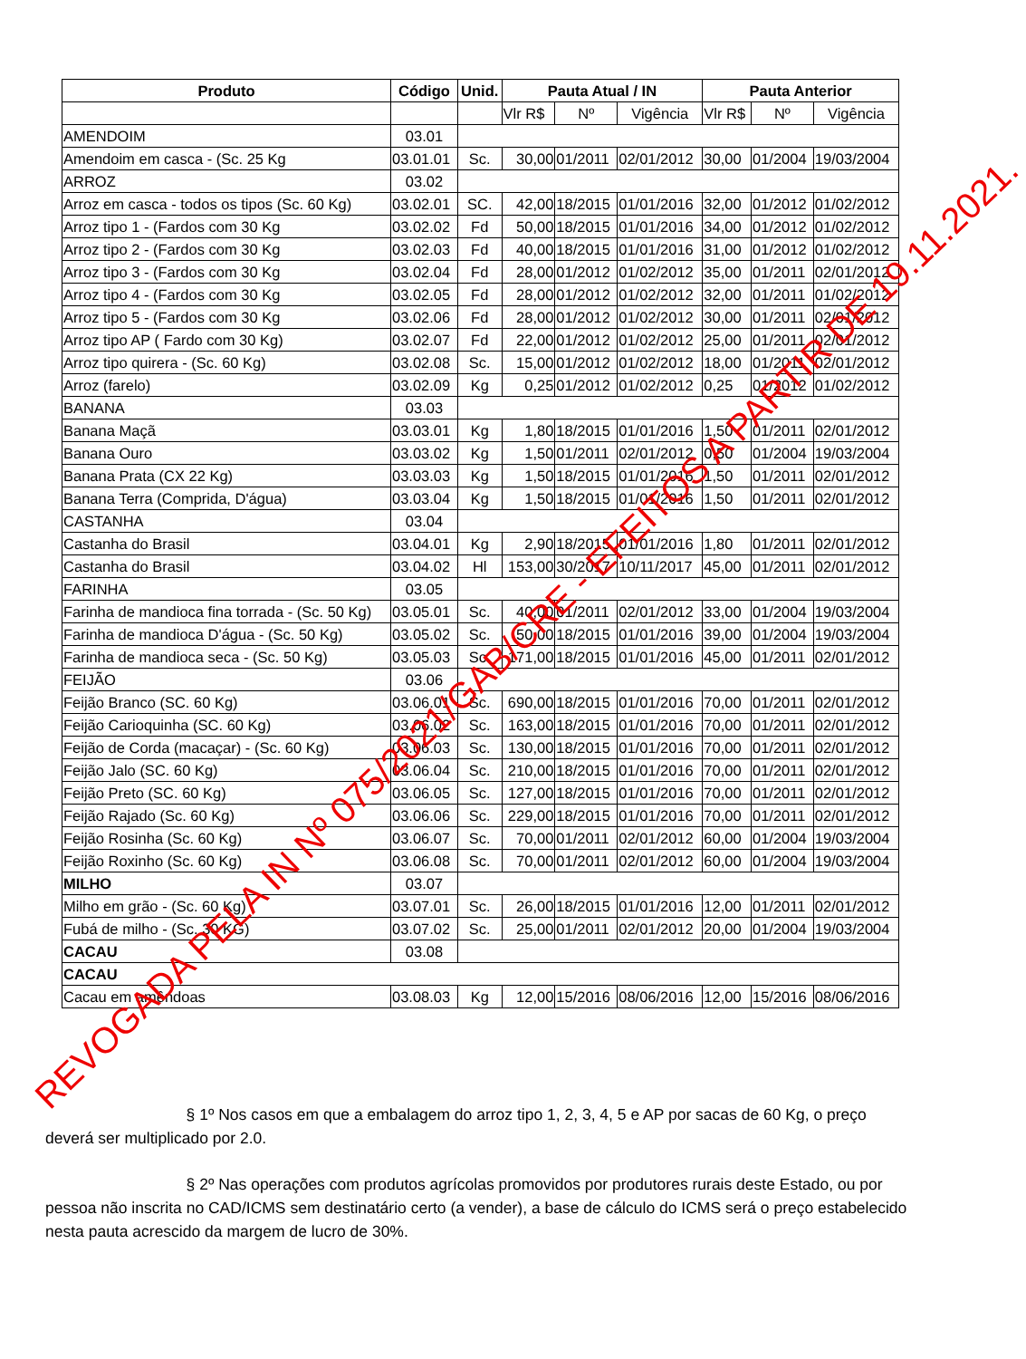| Produto | Código | Unid. | Pauta Atual / IN | | | Pauta Anterior | | |
| --- | --- | --- | --- | --- | --- | --- | --- | --- |
| | | | Vlr R$ | Nº | Vigência | Vlr R$ | Nº | Vigência |
| AMENDOIM | 03.01 | | | | | | | |
| Amendoim em casca - (Sc. 25 Kg | 03.01.01 | Sc. | 30,00 | 01/2011 | 02/01/2012 | 30,00 | 01/2004 | 19/03/2004 |
| ARROZ | 03.02 | | | | | | | |
| Arroz em casca - todos os tipos (Sc. 60 Kg) | 03.02.01 | SC. | 42,00 | 18/2015 | 01/01/2016 | 32,00 | 01/2012 | 01/02/2012 |
| Arroz tipo 1 - (Fardos com 30 Kg | 03.02.02 | Fd | 50,00 | 18/2015 | 01/01/2016 | 34,00 | 01/2012 | 01/02/2012 |
| Arroz tipo 2 - (Fardos com 30 Kg | 03.02.03 | Fd | 40,00 | 18/2015 | 01/01/2016 | 31,00 | 01/2012 | 01/02/2012 |
| Arroz tipo 3 - (Fardos com 30 Kg | 03.02.04 | Fd | 28,00 | 01/2012 | 01/02/2012 | 35,00 | 01/2011 | 02/01/2012 |
| Arroz tipo 4 - (Fardos com 30 Kg | 03.02.05 | Fd | 28,00 | 01/2012 | 01/02/2012 | 32,00 | 01/2011 | 01/02/2012 |
| Arroz tipo 5 - (Fardos com 30 Kg | 03.02.06 | Fd | 28,00 | 01/2012 | 01/02/2012 | 30,00 | 01/2011 | 02/01/2012 |
| Arroz tipo AP ( Fardo com 30 Kg) | 03.02.07 | Fd | 22,00 | 01/2012 | 01/02/2012 | 25,00 | 01/2011 | 02/01/2012 |
| Arroz tipo quirera - (Sc. 60 Kg) | 03.02.08 | Sc. | 15,00 | 01/2012 | 01/02/2012 | 18,00 | 01/2011 | 02/01/2012 |
| Arroz (farelo) | 03.02.09 | Kg | 0,25 | 01/2012 | 01/02/2012 | 0,25 | 01/2012 | 01/02/2012 |
| BANANA | 03.03 | | | | | | | |
| Banana Maçã | 03.03.01 | Kg | 1,80 | 18/2015 | 01/01/2016 | 1,50 | 01/2011 | 02/01/2012 |
| Banana Ouro | 03.03.02 | Kg | 1,50 | 01/2011 | 02/01/2012 | 0,50 | 01/2004 | 19/03/2004 |
| Banana Prata (CX 22 Kg) | 03.03.03 | Kg | 1,50 | 18/2015 | 01/01/2016 | 1,50 | 01/2011 | 02/01/2012 |
| Banana Terra (Comprida, D'água) | 03.03.04 | Kg | 1,50 | 18/2015 | 01/01/2016 | 1,50 | 01/2011 | 02/01/2012 |
| CASTANHA | 03.04 | | | | | | | |
| Castanha do Brasil | 03.04.01 | Kg | 2,90 | 18/2015 | 01/01/2016 | 1,80 | 01/2011 | 02/01/2012 |
| Castanha do Brasil | 03.04.02 | Hl | 153,00 | 30/2017 | 10/11/2017 | 45,00 | 01/2011 | 02/01/2012 |
| FARINHA | 03.05 | | | | | | | |
| Farinha de mandioca fina torrada - (Sc. 50 Kg) | 03.05.01 | Sc. | 40,00 | 01/2011 | 02/01/2012 | 33,00 | 01/2004 | 19/03/2004 |
| Farinha de mandioca D'água - (Sc. 50 Kg) | 03.05.02 | Sc. | 50,00 | 18/2015 | 01/01/2016 | 39,00 | 01/2004 | 19/03/2004 |
| Farinha de mandioca seca - (Sc. 50 Kg) | 03.05.03 | Sc. | 171,00 | 18/2015 | 01/01/2016 | 45,00 | 01/2011 | 02/01/2012 |
| FEIJÃO | 03.06 | | | | | | | |
| Feijão Branco (SC. 60 Kg) | 03.06.01 | Sc. | 690,00 | 18/2015 | 01/01/2016 | 70,00 | 01/2011 | 02/01/2012 |
| Feijão Carioquinha (SC. 60 Kg) | 03.06.02 | Sc. | 163,00 | 18/2015 | 01/01/2016 | 70,00 | 01/2011 | 02/01/2012 |
| Feijão de Corda (macaçar) - (Sc. 60 Kg) | 03.06.03 | Sc. | 130,00 | 18/2015 | 01/01/2016 | 70,00 | 01/2011 | 02/01/2012 |
| Feijão Jalo (SC. 60 Kg) | 03.06.04 | Sc. | 210,00 | 18/2015 | 01/01/2016 | 70,00 | 01/2011 | 02/01/2012 |
| Feijão Preto (SC. 60 Kg) | 03.06.05 | Sc. | 127,00 | 18/2015 | 01/01/2016 | 70,00 | 01/2011 | 02/01/2012 |
| Feijão Rajado (Sc. 60 Kg) | 03.06.06 | Sc. | 229,00 | 18/2015 | 01/01/2016 | 70,00 | 01/2011 | 02/01/2012 |
| Feijão Rosinha (Sc. 60 Kg) | 03.06.07 | Sc. | 70,00 | 01/2011 | 02/01/2012 | 60,00 | 01/2004 | 19/03/2004 |
| Feijão Roxinho (Sc. 60 Kg) | 03.06.08 | Sc. | 70,00 | 01/2011 | 02/01/2012 | 60,00 | 01/2004 | 19/03/2004 |
| MILHO | 03.07 | | | | | | | |
| Milho em grão - (Sc. 60 Kg) | 03.07.01 | Sc. | 26,00 | 18/2015 | 01/01/2016 | 12,00 | 01/2011 | 02/01/2012 |
| Fubá de milho - (Sc. 30 KG) | 03.07.02 | Sc. | 25,00 | 01/2011 | 02/01/2012 | 20,00 | 01/2004 | 19/03/2004 |
| CACAU | 03.08 | | | | | | | |
| CACAU | | | | | | | | |
| Cacau em amêndoas | 03.08.03 | Kg | 12,00 | 15/2016 | 08/06/2016 | 12,00 | 15/2016 | 08/06/2016 |
§ 1º Nos casos em que a embalagem do arroz tipo 1, 2, 3, 4, 5 e AP por sacas de 60 Kg, o preço deverá ser multiplicado por 2.0.
§ 2º Nas operações com produtos agrícolas promovidos por produtores rurais deste Estado, ou por pessoa não inscrita no CAD/ICMS sem destinatário certo (a vender), a base de cálculo do ICMS será o preço estabelecido nesta pauta acrescido da margem de lucro de 30%.
REVOGADA PELA IN Nº 075/2021/GAB/CRE - EFEITOS A PARTIR DE 19.11.2021.